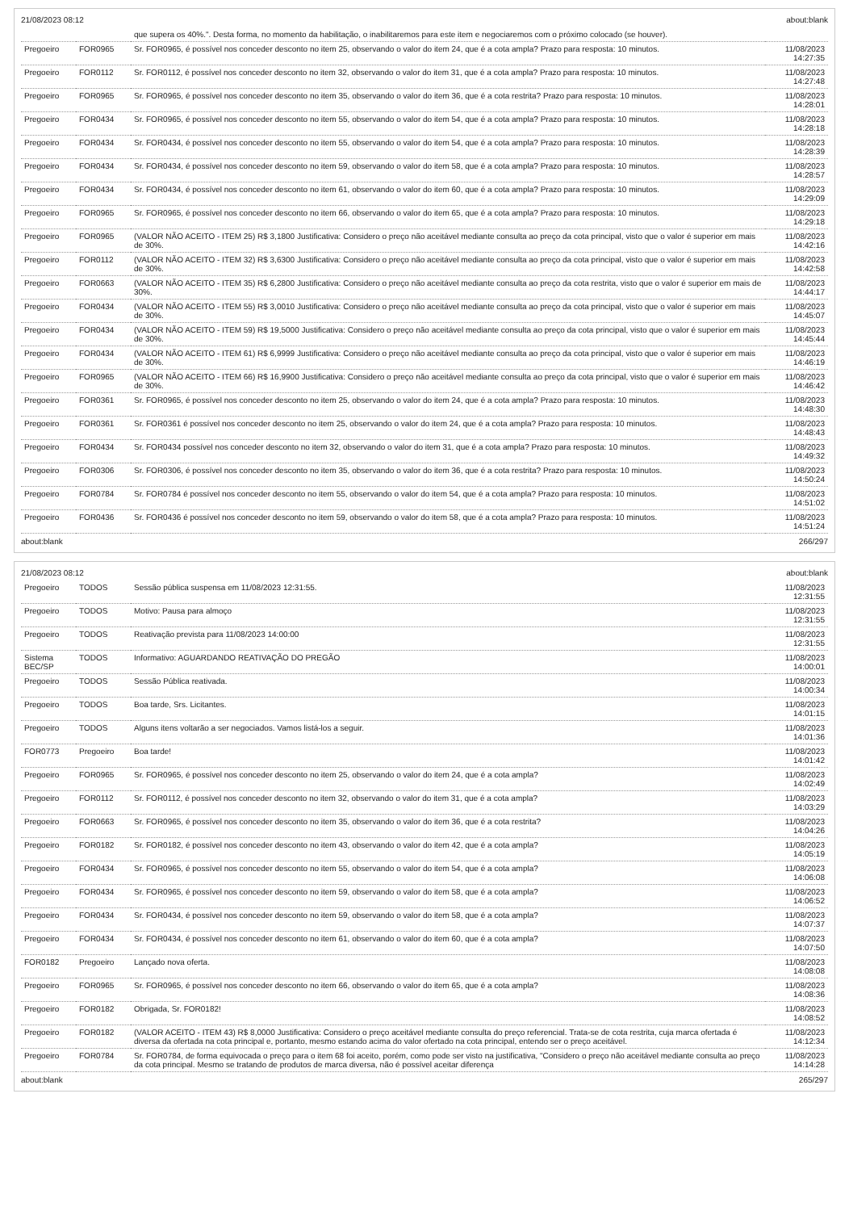21/08/2023 08:12 about:blank
| | | que supera os 40%.". Desta forma, no momento da habilitação, o inabilitaremos para este item e negociaremos com o próximo colocado (se houver). | |
| Pregoeiro | FOR0965 | Sr. FOR0965, é possível nos conceder desconto no item 25, observando o valor do item 24, que é a cota ampla? Prazo para resposta: 10 minutos. | 11/08/2023 14:27:35 |
| Pregoeiro | FOR0112 | Sr. FOR0112, é possível nos conceder desconto no item 32, observando o valor do item 31, que é a cota ampla? Prazo para resposta: 10 minutos. | 11/08/2023 14:27:48 |
| Pregoeiro | FOR0965 | Sr. FOR0965, é possível nos conceder desconto no item 35, observando o valor do item 36, que é a cota restrita? Prazo para resposta: 10 minutos. | 11/08/2023 14:28:01 |
| Pregoeiro | FOR0434 | Sr. FOR0965, é possível nos conceder desconto no item 55, observando o valor do item 54, que é a cota ampla? Prazo para resposta: 10 minutos. | 11/08/2023 14:28:18 |
| Pregoeiro | FOR0434 | Sr. FOR0434, é possível nos conceder desconto no item 55, observando o valor do item 54, que é a cota ampla? Prazo para resposta: 10 minutos. | 11/08/2023 14:28:39 |
| Pregoeiro | FOR0434 | Sr. FOR0434, é possível nos conceder desconto no item 59, observando o valor do item 58, que é a cota ampla? Prazo para resposta: 10 minutos. | 11/08/2023 14:28:57 |
| Pregoeiro | FOR0434 | Sr. FOR0434, é possível nos conceder desconto no item 61, observando o valor do item 60, que é a cota ampla? Prazo para resposta: 10 minutos. | 11/08/2023 14:29:09 |
| Pregoeiro | FOR0965 | Sr. FOR0965, é possível nos conceder desconto no item 66, observando o valor do item 65, que é a cota ampla? Prazo para resposta: 10 minutos. | 11/08/2023 14:29:18 |
| Pregoeiro | FOR0965 | (VALOR NÃO ACEITO - ITEM 25) R$ 3,1800 Justificativa: Considero o preço não aceitável mediante consulta ao preço da cota principal, visto que o valor é superior em mais de 30%. | 11/08/2023 14:42:16 |
| Pregoeiro | FOR0112 | (VALOR NÃO ACEITO - ITEM 32) R$ 3,6300 Justificativa: Considero o preço não aceitável mediante consulta ao preço da cota principal, visto que o valor é superior em mais de 30%. | 11/08/2023 14:42:58 |
| Pregoeiro | FOR0663 | (VALOR NÃO ACEITO - ITEM 35) R$ 6,2800 Justificativa: Considero o preço não aceitável mediante consulta ao preço da cota restrita, visto que o valor é superior em mais de 30%. | 11/08/2023 14:44:17 |
| Pregoeiro | FOR0434 | (VALOR NÃO ACEITO - ITEM 55) R$ 3,0010 Justificativa: Considero o preço não aceitável mediante consulta ao preço da cota principal, visto que o valor é superior em mais de 30%. | 11/08/2023 14:45:07 |
| Pregoeiro | FOR0434 | (VALOR NÃO ACEITO - ITEM 59) R$ 19,5000 Justificativa: Considero o preço não aceitável mediante consulta ao preço da cota principal, visto que o valor é superior em mais de 30%. | 11/08/2023 14:45:44 |
| Pregoeiro | FOR0434 | (VALOR NÃO ACEITO - ITEM 61) R$ 6,9999 Justificativa: Considero o preço não aceitável mediante consulta ao preço da cota principal, visto que o valor é superior em mais de 30%. | 11/08/2023 14:46:19 |
| Pregoeiro | FOR0965 | (VALOR NÃO ACEITO - ITEM 66) R$ 16,9900 Justificativa: Considero o preço não aceitável mediante consulta ao preço da cota principal, visto que o valor é superior em mais de 30%. | 11/08/2023 14:46:42 |
| Pregoeiro | FOR0361 | Sr. FOR0965, é possível nos conceder desconto no item 25, observando o valor do item 24, que é a cota ampla? Prazo para resposta: 10 minutos. | 11/08/2023 14:48:30 |
| Pregoeiro | FOR0361 | Sr. FOR0361 é possível nos conceder desconto no item 25, observando o valor do item 24, que é a cota ampla? Prazo para resposta: 10 minutos. | 11/08/2023 14:48:43 |
| Pregoeiro | FOR0434 | Sr. FOR0434 possível nos conceder desconto no item 32, observando o valor do item 31, que é a cota ampla? Prazo para resposta: 10 minutos. | 11/08/2023 14:49:32 |
| Pregoeiro | FOR0306 | Sr. FOR0306, é possível nos conceder desconto no item 35, observando o valor do item 36, que é a cota restrita? Prazo para resposta: 10 minutos. | 11/08/2023 14:50:24 |
| Pregoeiro | FOR0784 | Sr. FOR0784 é possível nos conceder desconto no item 55, observando o valor do item 54, que é a cota ampla? Prazo para resposta: 10 minutos. | 11/08/2023 14:51:02 |
| Pregoeiro | FOR0436 | Sr. FOR0436 é possível nos conceder desconto no item 59, observando o valor do item 58, que é a cota ampla? Prazo para resposta: 10 minutos. | 11/08/2023 14:51:24 |
about:blank 266/297
21/08/2023 08:12 about:blank
| Pregoeiro | TODOS | Sessão pública suspensa em 11/08/2023 12:31:55. | 11/08/2023 12:31:55 |
| Pregoeiro | TODOS | Motivo: Pausa para almoço | 11/08/2023 12:31:55 |
| Pregoeiro | TODOS | Reativação prevista para 11/08/2023 14:00:00 | 11/08/2023 12:31:55 |
| Sistema BEC/SP | TODOS | Informativo: AGUARDANDO REATIVAÇÃO DO PREGÃO | 11/08/2023 14:00:01 |
| Pregoeiro | TODOS | Sessão Pública reativada. | 11/08/2023 14:00:34 |
| Pregoeiro | TODOS | Boa tarde, Srs. Licitantes. | 11/08/2023 14:01:15 |
| Pregoeiro | TODOS | Alguns itens voltarão a ser negociados. Vamos listá-los a seguir. | 11/08/2023 14:01:36 |
| FOR0773 | Pregoeiro | Boa tarde! | 11/08/2023 14:01:42 |
| Pregoeiro | FOR0965 | Sr. FOR0965, é possível nos conceder desconto no item 25, observando o valor do item 24, que é a cota ampla? | 11/08/2023 14:02:49 |
| Pregoeiro | FOR0112 | Sr. FOR0112, é possível nos conceder desconto no item 32, observando o valor do item 31, que é a cota ampla? | 11/08/2023 14:03:29 |
| Pregoeiro | FOR0663 | Sr. FOR0965, é possível nos conceder desconto no item 35, observando o valor do item 36, que é a cota restrita? | 11/08/2023 14:04:26 |
| Pregoeiro | FOR0182 | Sr. FOR0182, é possível nos conceder desconto no item 43, observando o valor do item 42, que é a cota ampla? | 11/08/2023 14:05:19 |
| Pregoeiro | FOR0434 | Sr. FOR0965, é possível nos conceder desconto no item 55, observando o valor do item 54, que é a cota ampla? | 11/08/2023 14:06:08 |
| Pregoeiro | FOR0434 | Sr. FOR0965, é possível nos conceder desconto no item 59, observando o valor do item 58, que é a cota ampla? | 11/08/2023 14:06:52 |
| Pregoeiro | FOR0434 | Sr. FOR0434, é possível nos conceder desconto no item 59, observando o valor do item 58, que é a cota ampla? | 11/08/2023 14:07:37 |
| Pregoeiro | FOR0434 | Sr. FOR0434, é possível nos conceder desconto no item 61, observando o valor do item 60, que é a cota ampla? | 11/08/2023 14:07:50 |
| FOR0182 | Pregoeiro | Lançado nova oferta. | 11/08/2023 14:08:08 |
| Pregoeiro | FOR0965 | Sr. FOR0965, é possível nos conceder desconto no item 66, observando o valor do item 65, que é a cota ampla? | 11/08/2023 14:08:36 |
| Pregoeiro | FOR0182 | Obrigada, Sr. FOR0182! | 11/08/2023 14:08:52 |
| Pregoeiro | FOR0182 | (VALOR ACEITO - ITEM 43) R$ 8,0000 Justificativa: Considero o preço aceitável mediante consulta do preço referencial. Trata-se de cota restrita, cuja marca ofertada é diversa da ofertada na cota principal e, portanto, mesmo estando acima do valor ofertado na cota principal, entendo ser o preço aceitável. | 11/08/2023 14:12:34 |
| Pregoeiro | FOR0784 | Sr. FOR0784, de forma equivocada o preço para o item 68 foi aceito, porém, como pode ser visto na justificativa, "Considero o preço não aceitável mediante consulta ao preço da cota principal. Mesmo se tratando de produtos de marca diversa, não é possível aceitar diferença | 11/08/2023 14:14:28 |
about:blank 265/297